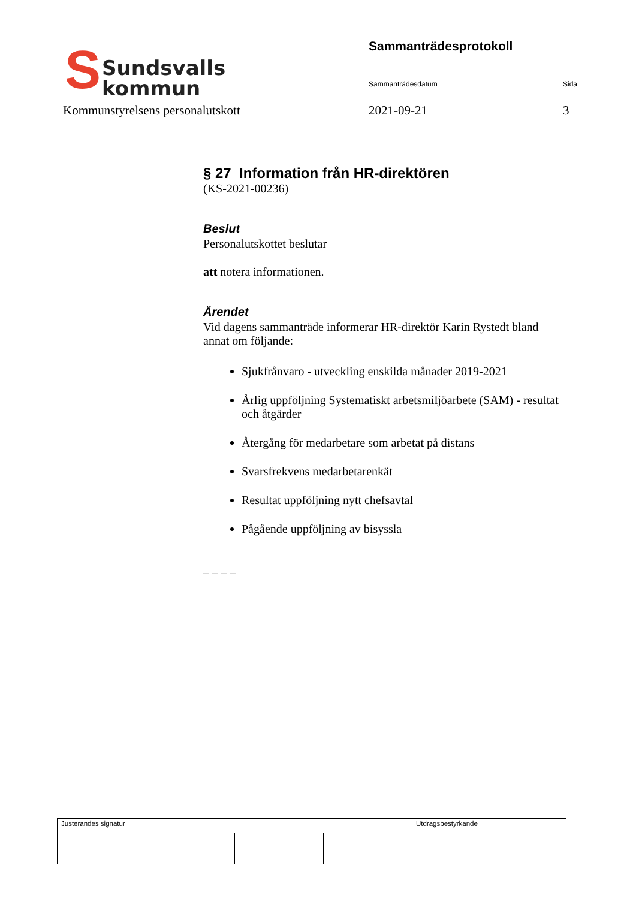S
Sundsvalls
kommun
Sammanträdesprotokoll
Sammanträdesdatum Sida
Kommunstyrelsens personalutskott
2021-09-21 3
§ 27 Information från HR-direktören
(KS-2021-00236)
Beslut
Personalutskottet beslutar
att notera informationen.
Ärendet
Vid dagens sammanträde informerar HR-direktör Karin Rystedt bland annat om följande:
Sjukfrånvaro - utveckling enskilda månader 2019-2021
Årlig uppföljning Systematiskt arbetsmiljöarbete (SAM) - resultat och åtgärder
Återgång för medarbetare som arbetat på distans
Svarsfrekvens medarbetarenkät
Resultat uppföljning nytt chefsavtal
Pågående uppföljning av bisyssla
– – – –
| Justerandes signatur | | | | Utdragsbestyrkande |